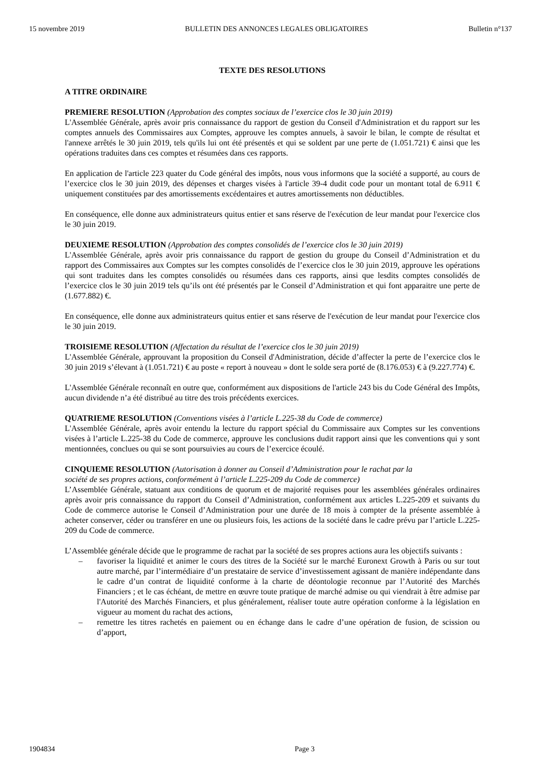15 novembre 2019 BULLETIN DES ANNONCES LEGALES OBLIGATOIRES Bulletin n°137
TEXTE DES RESOLUTIONS
A TITRE ORDINAIRE
PREMIERE RESOLUTION (Approbation des comptes sociaux de l’exercice clos le 30 juin 2019)
L'Assemblée Générale, après avoir pris connaissance du rapport de gestion du Conseil d'Administration et du rapport sur les comptes annuels des Commissaires aux Comptes, approuve les comptes annuels, à savoir le bilan, le compte de résultat et l'annexe arrêtés le 30 juin 2019, tels qu'ils lui ont été présentés et qui se soldent par une perte de (1.051.721) € ainsi que les opérations traduites dans ces comptes et résumées dans ces rapports.
En application de l'article 223 quater du Code général des impôts, nous vous informons que la société a supporté, au cours de l’exercice clos le 30 juin 2019, des dépenses et charges visées à l'article 39-4 dudit code pour un montant total de 6.911 € uniquement constituées par des amortissements excédentaires et autres amortissements non déductibles.
En conséquence, elle donne aux administrateurs quitus entier et sans réserve de l'exécution de leur mandat pour l'exercice clos le 30 juin 2019.
DEUXIEME RESOLUTION (Approbation des comptes consolidés de l’exercice clos le 30 juin 2019)
L'Assemblée Générale, après avoir pris connaissance du rapport de gestion du groupe du Conseil d’Administration et du rapport des Commissaires aux Comptes sur les comptes consolidés de l’exercice clos le 30 juin 2019, approuve les opérations qui sont traduites dans les comptes consolidés ou résumées dans ces rapports, ainsi que lesdits comptes consolidés de l’exercice clos le 30 juin 2019 tels qu’ils ont été présentés par le Conseil d’Administration et qui font apparaitre une perte de (1.677.882) €.
En conséquence, elle donne aux administrateurs quitus entier et sans réserve de l'exécution de leur mandat pour l'exercice clos le 30 juin 2019.
TROISIEME RESOLUTION (Affectation du résultat de l’exercice clos le 30 juin 2019)
L'Assemblée Générale, approuvant la proposition du Conseil d'Administration, décide d’affecter la perte de l’exercice clos le 30 juin 2019 s’élevant à (1.051.721) € au poste « report à nouveau » dont le solde sera porté de (8.176.053) € à (9.227.774) €.
L'Assemblée Générale reconnaît en outre que, conformément aux dispositions de l'article 243 bis du Code Général des Impôts, aucun dividende n’a été distribué au titre des trois précédents exercices.
QUATRIEME RESOLUTION (Conventions visées à l’article L.225-38 du Code de commerce)
L'Assemblée Générale, après avoir entendu la lecture du rapport spécial du Commissaire aux Comptes sur les conventions visées à l’article L.225-38 du Code de commerce, approuve les conclusions dudit rapport ainsi que les conventions qui y sont mentionnées, conclues ou qui se sont poursuivies au cours de l’exercice écoulé.
CINQUIEME RESOLUTION (Autorisation à donner au Conseil d’Administration pour le rachat par la
société de ses propres actions, conformément à l’article L.225-209 du Code de commerce)
L’Assemblée Générale, statuant aux conditions de quorum et de majorité requises pour les assemblées générales ordinaires après avoir pris connaissance du rapport du Conseil d’Administration, conformément aux articles L.225-209 et suivants du Code de commerce autorise le Conseil d’Administration pour une durée de 18 mois à compter de la présente assemblée à acheter conserver, céder ou transférer en une ou plusieurs fois, les actions de la société dans le cadre prévu par l’article L.225-209 du Code de commerce.
L’Assemblée générale décide que le programme de rachat par la société de ses propres actions aura les objectifs suivants :
– favoriser la liquidité et animer le cours des titres de la Société sur le marché Euronext Growth à Paris ou sur tout autre marché, par l’intermédiaire d’un prestataire de service d’investissement agissant de manière indépendante dans le cadre d’un contrat de liquidité conforme à la charte de déontologie reconnue par l’Autorité des Marchés Financiers ; et le cas échéant, de mettre en œuvre toute pratique de marché admise ou qui viendrait à être admise par l'Autorité des Marchés Financiers, et plus généralement, réaliser toute autre opération conforme à la législation en vigueur au moment du rachat des actions,
– remettre les titres rachetés en paiement ou en échange dans le cadre d’une opération de fusion, de scission ou d’apport,
1904834 Page 3